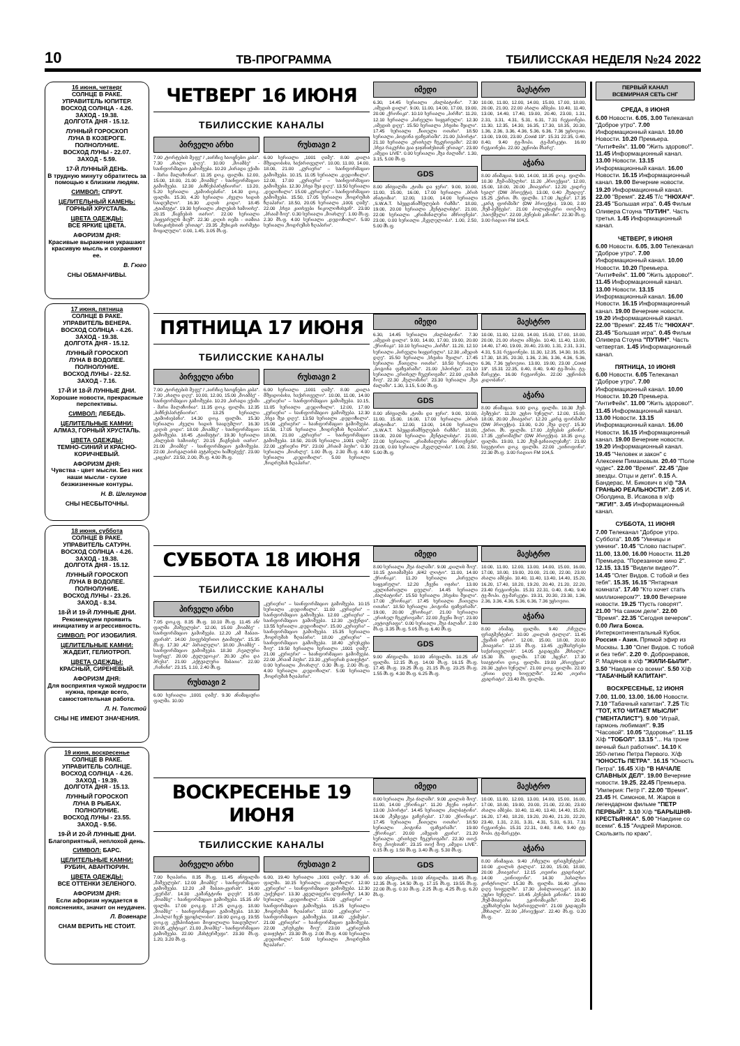10 ТВ-ПРОГРАММА ТБИЛИССКАЯ НЕДЕЛЯ №24 2022
16 июня, четверг
СОЛНЦЕ В РАКЕ.
УПРАВИТЕЛЬ ЮПИТЕР.
ВОСХОД СОЛНЦА - 4.26.
ЗАХОД - 19.38.
ДОЛГОТА ДНЯ - 15.12.
ЛУННЫЙ ГОРОСКОП
ЛУНА В КОЗЕРОГЕ.
ПОЛНОЛУНИЕ.
ВОСХОД ЛУНЫ - 22.07.
ЗАХОД - 5.59.
17-Й ЛУННЫЙ ДЕНЬ.
В трудную минуту обратитесь за помощью к близким людям.
СИМВОЛ: СПРУТ.
ЦЕЛИТЕЛЬНЫЙ КАМЕНЬ:
ГОРНЫЙ ХРУСТАЛЬ.
ЦВЕТА ОДЕЖДЫ:
ВСЕ ЯРКИЕ ЦВЕТА.
АФОРИЗМ ДНЯ:
Красивые выражения украшают красивую мысль и сохраняют ее.
В. Гюго
СНЫ ОБМАНЧИВЫ.
17 июня, пятница
СОЛНЦЕ В РАКЕ.
УПРАВИТЕЛЬ ВЕНЕРА.
ВОСХОД СОЛНЦА - 4.26.
ЗАХОД - 19.38.
ДОЛГОТА ДНЯ - 15.12.
ЛУННЫЙ ГОРОСКОП
ЛУНА В ВОДОЛЕЕ.
ПОЛНОЛУНИЕ.
ВОСХОД ЛУНЫ - 22.52.
ЗАХОД - 7.16.
17-Й И 18-Й ЛУННЫЕ ДНИ.
Хорошие новости, прекрасные перспективы.
СИМВОЛ: ЛЕБЕДЬ.
ЦЕЛИТЕЛЬНЫЕ КАМНИ:
АЛМАЗ, ГОРНЫЙ ХРУСТАЛЬ.
ЦВЕТА ОДЕЖДЫ:
ТЕМНО-СИНИЙ И КРАСНО-КОРИЧНЕВЫЙ.
АФОРИЗМ ДНЯ:
Чувства - цвет мысли. Без них наши мысли - сухие безжизненные контуры.
Н. В. Шелгунов
СНЫ НЕСБЫТОЧНЫ.
18 июня, суббота
СОЛНЦЕ В РАКЕ.
УПРАВИТЕЛЬ САТУРН.
ВОСХОД СОЛНЦА - 4.26.
ЗАХОД - 19.38.
ДОЛГОТА ДНЯ - 15.12.
ЛУННЫЙ ГОРОСКОП
ЛУНА В ВОДОЛЕЕ.
ПОЛНОЛУНИЕ.
ВОСХОД ЛУНЫ - 23.26.
ЗАХОД - 8.34.
18-Й И 19-Й ЛУННЫЕ ДНИ.
Рекомендуем проявить инициативу и агрессивность.
СИМВОЛ: РОГ ИЗОБИЛИЯ.
ЦЕЛИТЕЛЬНЫЕ КАМНИ:
ЖАДЕИТ, ГЕЛИОТРОП.
ЦВЕТА ОДЕЖДЫ:
КРАСНЫЙ, СИРЕНЕВЫЙ.
АФОРИЗМ ДНЯ:
Для восприятия чужой мудрости нужна, прежде всего, самостоятельная работа.
Л. Н. Толстой
СНЫ НЕ ИМЕЮТ ЗНАЧЕНИЯ.
19 июня, воскресенье
СОЛНЦЕ В РАКЕ.
УПРАВИТЕЛЬ СОЛНЦЕ.
ВОСХОД СОЛНЦА - 4.26.
ЗАХОД - 19.39.
ДОЛГОТА ДНЯ - 15.13.
ЛУННЫЙ ГОРОСКОП
ЛУНА В РЫБАХ.
ПОЛНОЛУНИЕ.
ВОСХОД ЛУНЫ - 23.55.
ЗАХОД - 9.56.
19-Й И 20-Й ЛУННЫЕ ДНИ.
Благоприятный, неплохой день.
СИМВОЛ: БАРС.
ЦЕЛИТЕЛЬНЫЕ КАМНИ:
РУБИН, АВАНТЮРИН.
ЦВЕТА ОДЕЖДЫ:
ВСЕ ОТТЕНКИ ЗЕЛЕНОГО.
АФОРИЗМ ДНЯ:
Если афоризм нуждается в пояснениях, значит он неудачен.
Л. Вовенарг
СНАМ ВЕРИТЬ НЕ СТОИТ.
ЧЕТВЕРГ 16 ИЮНЯ
ТБИЛИССКИЕ КАНАЛЫ
პირველი არხი
7.00 „ტორტების მეფე“ / „აირჩიე საოცნებო კაბა“. 7.30 „ახალი დღე“. 10.00 „მოამბე“ - საინფორმაციო გამოშვება. 10.20 „პირადი ექიმი - მარი მალაზონია“. 11.35 დოკ. ფილმი. 12.00, 15.00, 18.00, 21.00 „მოამბე“ - საინფორმაციო გამოშვება. 12.30 „ბიზნესპარტნიორი“. 13.20, 5.20 სერიალი „გამოძიებანი“. 14.30 დოკ. ფილმი. 15.30, 4.20 სერიალი „ძველი ხიდის საიდუმლო“. 16.30 „დღის კოდი“. 18.45 „ტაიმაუტი“. 19.30 სერიალი „ძალების სამოთხე“. 20.15 „წიგნების თარო“. 22.00 სერიალი „სიყვარულს მიუშ“. 22.30 „დღის თემა - თამთა სანიკიძესთან ერთად“. 23.35 „მუსიკის თირმეტი მოცილული“. 0.00, 1.45, 3.05 მხ.ფ.
რუსთავი 2
6.00 სერიალი „1001 ღამე“. 8.00 „დილა მშვიდობისა, საქართველო“. 10.00, 11.00, 14.00, 18.00, 21.00 „კურიერი“ – საინფორმაციო გამოშვება. 10.15, 11.05 სერიალი „დედოზილი“. 12.00, 17.00 „კურიერი“ – საინფორმაციო გამოშვება. 12.30 „სხვა შუა დღე“. 13.50 სერიალი „დედოზილი“. 15.00 „კურიერი“ – საინფორმაციო გამოშვება. 15.50, 17.05 სერიალი „ზოდრუშის ზღაპარი“. 18.50, 20.05 სერიალი „1001 ღამე“. 22.00 „სხვა კითხვები ნიკოლოზისგან“. 23.00 „პრაიმ შოუ“. 0.30 სერიალი „მოახლე“. 1.00 მხ.ფ. 2.30 მხ.ფ. 4.00 სერიალი „დედოზილი“. 5.00 სერიალი „ზოდრუშის ზღაპარი“.
იმედი
6.30, 14.45 სერიალი „ძალბატონი“. 7.30 „იმედის დილა“. 9.00, 11.00, 14.00, 17.00, 19.00, 20.00 „ქრონიკა“. 10.10 სერიალი „პირზა“. 11.20, 12.10 სერიალი „პირველი სიყვარული“. 12.30 „იმედის დღე“. 15.50 სერიალი „სხვისი შვილი“. 17.45 სერიალი „წითელი ოთახი“. 18.50 სერიალი „ბოგონა ფაჩვარაში“. 21.00 „სპორტი“. 21.10 სერიალი „ერთხელ ჩუკუროვაში“. 22.00 „სხვა რაკურსი გია ჯაჯანიძესთან ერთად“. 23.00 „იმედი LIVE“. 0.00 სერიალი „შუა ძალაში“. 1.30, 3.15, 5.00 მხ.ფ.
GDS
8.00 ან/ფილმი „ტომი და ჯერი“. 9.00, 10.00, 11.00, 15.00, 16.00, 17.00 სერიალი „ბრის ანატომია“. 12.00, 13.00, 14.00 სერიალი „S.W.A.T. სპეცდანიშნულების რაზმი“. 18.00, 19.00, 20.00 სერიალი „მენტალისტი“. 21.00, 22.00 სერიალი „კრიმინალური აზროვნება“. 23.00, 0.00 სერიალი „მკვლელობა“. 1.00, 2.50, 5.00 მხ.ფ.
მაესტრო
10.00, 11.00, 12.00, 14.00, 15.00, 17.00, 18.00, 20.00, 21.00, 22.00 ახალი ამბები. 10.40, 11.40, 13.00, 14.40, 17.40, 19.00, 20.40, 23.00, 1.31, 2.31, 3.31, 4.31, 5.31, 6.31, 7.31 რეგიონები. 11.30, 12.35, 14.30, 16.35, 17.30, 18.35, 20.30, 1.36, 2.36, 3.36, 4.36, 5.36, 6.36, 7.36 უცხოეთი. 13.00, 19.00, 23.00 „Covid 19“. 15.31 22.35, 0.40, 8.40, 9.40 ტვ-შოპი. ტვ-მარკეტი. 16.00 რეგიონები. 22.00 „უცნობი მხარე“.
აჭარა
8.00 ანიმაცია. 9.00, 14.00, 18.35 დოკ. ფილმი. 10.30 „ზუმ-იმპულსი“. 11.20 „პროექცია“. 12.00, 15.00, 18.00, 20.00 „მთავარი“. 12.20 „ვიდრე ხვალ“ (DW პროექტი). 13.00, 0.40 „შუადღე“. 15.25 „ქართ. მხ. ფილმი. 17.00 „სცენა“. 17.35 „კარგ ფორმაში“ (DW პროექტი). 19.00, 2.00 „ზუმ-პეშტები“. 21.00 პოლიტიკური თოქ-შოუ „საოქმელი“. 22.00 „ბუნების კანონი“. 22.30 მხ.ფ. 3.00 რადიო FM 104,5.
ПЯТНИЦА 17 ИЮНЯ
ТБИЛИССКИЕ КАНАЛЫ
პირველი არხი
7.00 „ტორტების მეფე“ / „აირჩიე საოცნებო კაბა“. 7.30 „ახალი დღე“. 10.00, 12.00, 15.00 „მოამბე“ - საინფორმაციო გამოშვება. 10.20 „პირადი ექიმი - მარი მალაზონია“. 11.35 დოკ. ფილმი. 12.35 „ბიზნესპარტნიორი“. 13.25 სერიალი „გამოძიებანი“. 14.30 დოკ. ფილმი. 15.30 სერიალი „ძველი ხიდის საიდუმლო“. 16.30 „დღის კოდი“. 18.00 „მოამბე“ - საინფორმაციო გამოშვება. 18.45 „ტაიმაუტი“. 19.30 სერიალი „ძალების სამოთხე“. 20.15 „წიგნების თარო“. 21.00 „მოამბე“ - საინფორმაციო გამოშვება. 22.00 „ბორგალაძის აუტანელი სიმსუბუქე“. 23.00 „კაცები“. 23.50, 2.00, მხ.ფ. 4.00 მხ.ფ.
რუსთავი 2
6.00 სერიალი „1001 ღამე“. 8.00 „დილა მშვიდობისა, საქართველო“. 10.00, 11.00, 14.00 „კურიერი“ – საინფორმაციო გამოშვება. 10.15, 11.05 სერიალი „დედოზილი“. 12.00, 17.00 „კურიერი“ – საინფორმაციო გამოშვება. 12.30 „სხვა შუა დღე“. 13.50 სერიალი „დედოზილი“. 15.00 „კურიერი“ – საინფორმაციო გამოშვება. 15.50, 17.05 სერიალი „ზოდრუშის ზღაპარი“. 18.00, 21.00 „კურიერი“ – საინფორმაციო გამოშვება. 18.50, 20.05 სერიალი „1001 ღამე“. 22.00 „კურიერი PS“. 23.00 „პრაიმ პაუსი“. 0.30 სერიალი „მოახლე“. 1.00 მხ.ფ. 2.30 მხ.ფ. 4.00 სერიალი „დედოზილი“. 5.00 სერიალი „ზოდრუშის ზღაპარი“.
იმედი
6.30, 14.45 სერიალი „ძალბატონი“. 7.30 „იმედის დილა“. 9.00, 14.00, 17.00, 19.00, 20.00 „ქრონიკა“. 10.10 სერიალი „პირზა“. 11.20, 12.10 სერიალი „პირველი სიყვარული“. 12.30 „იმედის დღე“. 15.50 სერიალი „სხვისი შვილი“. 17.45 სერიალი „წითელი ოთახი“. 18.50 სერიალი „ბოგონა ფაჩვარაში“. 21.00 „სპორტი“. 21.10 სერიალი „ერთხელ ჩუკუროვაში“. 22.00 „ღამის შოუ“. 22.30 „მელომანი“. 23.30 სერიალი „შუა ძალაში“. 1.30, 3.15, 5.00 მხ.ფ.
GDS
8.00 ან/ფილმი „ტომი და ჯერი“. 9.00, 10.00, 11.00, 15.00, 16.00, 17.00 სერიალი „ბრის ანატომია“. 12.00, 13.00, 14.00 სერიალი „S.W.A.T. სპეცდანიშნულების რაზმი“. 18.00, 19.00, 20.00 სერიალი „მენტალისტი“. 21.00, 22.00 სერიალი „კრიმინალური აზროვნება“. 23.00, 0.00 სერიალი „მკვლელობა“. 1.00, 2.50, 5.00 მხ.ფ.
მაესტრო
10.00, 11.00, 12.00, 14.00, 15.00, 17.00, 18.00, 20.00, 21.00 ახალი ამბები. 10.40, 11.40, 13.00, 14.40, 17.40, 19.00, 20.40, 23.00, 1.31, 2.31, 3.31, 4.31, 5.31 რეგიონები. 11.30, 12.35, 14.30, 16.35, 17.30, 18.35, 20.30, 1.36, 2.36, 3.36, 4.36, 5.36, 6.36, 7.36 უცხოეთი. 13.00, 19.00, 23.00 „Covid 19“. 15.31 22.35, 0.40, 8.40, 9.40 ტვ-შოპი. ტვ-მარკეტი. 16.00 რეგიონები. 22.00 „უცნობის კიდობანი“.
აჭარა
8.00 ანიმაცია. 9.00 დოკ. ფილმი. 10.30 „ზუმ-პეშტები“. 11.20 „უცხო სუნელი“. 12.00, 15.00, 18.00, 20.00 „მთავარი“. 12.20 „კარგ ფორმაში“ (DW პროექტი). 13.00, 0.20 „შუა დღე“. 15.30 „ქართ. მხ. ფილმი. 17.00 „ბუნების კანონი“. 17.35 „ევრომაქსი“ (DW პროექტი). 18.35 დოკ. ფილმი. 19.00, 1.20 „ზუმ-განათლებაზე“. 21.00 სავეტორო დოკ. ფილმი. 22.00 „ეთნოფონი“. 22.30 მხ.ფ. 3.00 რადიო FM 104,5.
СУББОТА 18 ИЮНЯ
ТБИЛИССКИЕ КАНАЛЫ
პირველი არხი
7.05 დოკ.ფ. 8.35 მხ.ფ. 10.10 მხ.ფ. 11.45 ან/ფილმი „მაშველები“. 12.00, 15.00 „მოამბე“ - საინფორმაციო გამოშვება. 12.20 „ამ შაბათ-კვირას“. 14.00 „საფეხბურთო ტაიმაუტი“. 15.35 მხ.ფ. 17.30 „42° პარალელი“. 18.00 „მოამბე“ - საინფორმაციო გამოშვება. 18.30 „რეალური სივრცე“. 20.00 „ტელედოკი“. 20.30 „ერი და პრესა“. 21.00 „აქტუალური შაბათი“. 22.00 „რანინა“. 23.15, 1.10, 2.40 მხ.ფ.
რუსთავი 2
6.00 სერიალი „1001 ღამე“. 9.30 ანიმაციური ფილმი. 10.00
„კურიერი“ – საინფორმაციო გამოშვება. 10.15 სერიალი „დედოზილი“. 11.00 „კურიერი“ – საინფორმაციო გამოშვება. 12.00 „კურიერი“ – საინფორმაციო გამოშვება. 12.30 „უიქენდი“. 13.55 სერიალი „დედოზილი“. 15.00 „კურიერი“ – საინფორმაციო გამოშვება. 15.35 სერიალი „ზოდრუშის ზღაპარი“. 18.00 „კურიერი“ – საინფორმაციო გამოშვება. 18.40 „ურუსკვსი შოუ“. 19.50 სერიალი სერიალი „1001 ღამე“. 21.00 „კურიერი“ – საინფორმაციო გამოშვება. 22.00 „პრაიმ პაუსი“. 23.30 „კურიერის დაიჯესტი“. 0.00 სერიალი „მოახლე“. 0.30 მხ.ფ. 2.00 მხ.ფ. 4.00 სერიალი „დედოზილი“. 5.00 სერიალი „ზოდრუშის ზღაპარი“.
იმედი
8.00 სერიალი „შუა ძალაში“. 9.00 „დილის შოუ“. 10.15 გათამაშება „6/42 ლოტო“. 11.00, 14.00 „ქრონიკა“. 11.20 სერიალი „პირველი სიყვარული“. 12.20 „ჩვენი ოჯახი“. 13.00 „კულინარიული დუელი“. 14.45 სერიალი „ძალბატონი“. 15.50 სერიალი „სხვისი შვილი“. 17.00 „ქრონიკა“. 17.45 სერიალი „წითელი ოთახი“. 18.50 სერიალი „ბოგონა ფაჩვარაში“. 19.00, 20.00 „ქრონიკა“. 21.00 სერიალი „ერთხელ ჩუკუროვაში“. 22.00 „ჩვენი შოუ“. 23.00 „ავტოგრაფი“. 0.00 სერიალი „შუა ძალაში“. 2.00 მხ.ფ. 3.35 მხ.ფ. 5.05 მხ.ფ. 6.40 მხ.ფ.
GDS
9.00 ან/ფილმი. 10.00 ან/ფილმი. 10.25 ან/ფილმი. 12.15 მხ.ფ. 14.00 მხ.ფ. 16.15 მხ.ფ. 17.45 მხ.ფ. 19.25 მხ.ფ. 21.15 მხ.ფ. 23.25 მხ.ფ. 1.55 მხ.ფ. 4.30 მხ.ფ. 6.25 მხ.ფ.
მაესტრო
10.00, 11.00, 12.00, 13.00, 14.00, 15.00, 16.00, 17.00, 18.00, 19.00, 20.00, 21.00, 22.00, 23.00 ახალი ამბები. 10.40, 11.40, 13.40, 14.40, 15.20, 16.20, 17.40, 18.20, 19.20, 20.40, 21.20, 22.20, 23.40 რეგიონები. 15.31 22.31, 0.40, 8.40, 9.40 ტვ-შოპი. ტვ-მარკეტი. 19.31, 20.30, 23.30, 1.36, 2.36, 3.36, 4.36, 5.36, 6.36, 7.36 უცხოეთი.
აჭარა
8.00 ანიმაც. ფილმი. 9.40 „რჩეული ფრაგმენტები“. 10.00 „დილის ტალღა“. 11.45 „ქვიშის დრო“. 12.00, 15.00, 18.00, 20.00 „მთავარი“. 12.15 მხ.ფ. 13.45 „ვემსახურები საქართველოს“. 14.05 გადაცემა „მსხალი“. 15.30 მხ. ფილმი. 17.00 „სცენა“. 17.30 საავტორო დოკ. ფილმი. 19.00 „პროექცია“. 20.30 „უცხო სუნელი“. 21.00 დოკ. ფილმი. 22.00 „ერთი დღე სოფელში“. 22.40 „თეირი კვადრატი“. 23.40 მხ. ფილმი.
ВОСКРЕСЕНЬЕ 19 ИЮНЯ
ТБИЛИССКИЕ КАНАЛЫ
პირველი არხი
7.00 ზღაპარი. 8.35 მხ.ფ. 11.45 ან/ფილმი „მაშველები“. 12.00 „მოამბე“ - საინფორმაციო გამოშვება. 12.20 „ამ შაბათ-კვირას“. 14.00 „ფერმა“. 14.30 „ვაშინგტონი დღეს“. 15.00 „მოამბე“ - საინფორმაციო გამოშვება. 15.35 ან/ფილმი. 17.00 დოკ.ფ. 17.25 დოკ.ფ. 18.00 „მოამბე“ - საინფორმაციო გამოშვება. 18.30 „პოპლა! ჩვენ ვცოცხლობთ“. 19.00 დოკ.ფ. 19.55 დოკ.ფ „ექსპონატით მოყოლილი საიდუმლო“. 20.05 „კუსტიკა“. 21.00 „მოამბე“ - საინფორმაციო გამოშვება. 22.00 „მასტერშეფი“. 23.30 მხ.ფ. 1.20, 3.20 მხ.ფ.
რუსთავი 2
6.00, 19.40 სერიალი „1001 ღამე“. 9.30 ან. ფილმი. 10.15 სერიალი „დედოზილი“. 12.00 „კურიერი“ – საინფორმაციო გამოშვება. 12.30 „უიქენდი“. 13.30 „ყველაფერი ლვინოზე“. 14.30 სერიალი „დედოზილი“. 15.00 „კურიერი“ – საინფორმაციო გამოშვება. 15.35 სერიალი „ზოდრუშის ზღაპარი“. 18.00 „კურიერი“ – საინფორმაციო გამოშვება. 18.40 „ექიმები“. 21.00 „კურიერი“ – საინფორმაციო გამოშვება. 22.00 „ურუსკვსი შოუ“. 23.00 „კურიერის დაიჯესტი“. 23.30 მხ.ფ. 2.00 მხ.ფ. 4.00 სერიალი „დედოზილი“. 5.00 სერიალი „ზოდრუშის ზღაპარი“.
იმედი
8.00 სერიალი „შუა ძალაში“. 9.00 „დილის შოუ“. 11.00, 14.00 „ქრონიკა“. 11.20 „ჩვენი ოჯახი“. 13.00 „სპორტი“. 14.45 სერიალი „ძალბატონი“. 16.00 „შემდეგი გაჩერება“. 17.00 „ქრონიკა“. 17.45 სერიალი „წითელი ოთახი“. 18.50 სერიალი „ბოგონა ფაჩვარაში“. 19.00 „ქრონიკა“. 20.00 „იმედის კვირა“. 21.20 სერიალი „ერთხელ ჩუკუროვაში“. 22.30 თოქ-შოუ „ნოესთან“. 23.15 თოქ შოუ „იმედი LIVE“. 0.15 მხ.ფ. 1.50 მხ.ფ. 3.40 მხ.ფ. 5.30 მხ.ფ.
GDS
9.00 ან/ფილმი. 10.00 ან/ფილმი. 10.45 მხ.ფ. 12.35 მხ.ფ. 14.50 მხ.ფ. 17.15 მხ.ფ. 19.55 მხ.ფ. 22.00 მხ.ფ. 0.10 მხ.ფ. 2.25 მხ.ფ. 4.25 მხ.ფ. 6.20 მხ.ფ.
მაესტრო
10.00, 11.00, 12.00, 13.00, 14.00, 15.00, 16.00, 17.00, 18.00, 19.00, 20.00, 21.00, 22.00, 23.00 ახალი ამბები. 10.40, 11.40, 13.40, 14.40, 15.20, 16.20, 17.40, 18.20, 19.20, 20.40, 21.20, 22.20, 23.40, 1.31, 2.31, 3.31, 4.31, 5.31, 6.31, 7.31 რეგიონები. 15.31 22.31, 0.40, 8.40, 9.40 ტვ-შოპი. ტვ-მარკეტი.
აჭარა
8.00 ანიმაცია. 9.40 „რჩეული ფრაგმენტები“. 10.00 „დილის ტალღა“. 12.00, 15.00, 18.00, 20.00 „მთავარი“. 12.15 „თეთრი კვადრატი“. 14.00 „ეთნოფონი“. 14.30 „სახალხო კონტროლი“. 15.30 მხ. ფილმი. 16.40 „ერთი დღე სოფელში“. 17.30 „ბიბლიოთეკა“. 18.30 „უცხო სუნელი“. 18.45 „ბუნების კანონი“. 19.00 „ზუმ-მთავარი ეკონომიკაში“. 20.45 „ვემსახურები საქართველოს“. 21.00 გადაცემა „მსხალი“. 22.00 „პროექცია“. 22.40 მხ.ფ. 0.20 მხ.ფ.
ПЕРВЫЙ КАНАЛ
ВСЕМИРНАЯ СЕТЬ СНГ
СРЕДА, 8 ИЮНЯ
6.00 Новости. 6.05, 3.00 Телеканал "Доброе утро". 7.00 Информационный канал. 10.00 Новости. 10.20 Премьера. "АнтиФейк". 11.00 "Жить здорово!". 11.45 Информационный канал. 13.00 Новости. 13.15 Информационный канал. 16.00 Новости. 16.15 Информационный канал. 19.00 Вечерние новости. 19.20 Информационный канал. 22.00 "Время". 22.45 Т/с "НЮХАЧ". 23.45 "Большая игра". 0.45 Фильм Оливера Стоуна "ПУТИН". Часть третья. 1.45 Информационный канал.
ЧЕТВЕРГ, 9 ИЮНЯ
6.00 Новости. 6.05, 3.00 Телеканал "Доброе утро". 7.00 Информационный канал. 10.00 Новости. 10.20 Премьера. "АнтиФейк". 11.00 "Жить здорово!". 11.45 Информационный канал. 13.00 Новости. 13.15 Информационный канал. 16.00 Новости. 16.15 Информационный канал. 19.00 Вечерние новости. 19.20 Информационный канал. 22.00 "Время". 22.45 Т/с "НЮХАЧ". 23.45 "Большая игра". 0.45 Фильм Оливера Стоуна "ПУТИН". Часть четвертая. 1.45 Информационный канал.
ПЯТНИЦА, 10 ИЮНЯ
6.00 Новости. 6.05 Телеканал "Доброе утро". 7.00 Информационный канал. 10.00 Новости. 10.20 Премьера. "АнтиФейк". 11.00 "Жить здорово!". 11.45 Информационный канал. 13.00 Новости. 13.15 Информационный канал. 16.00 Новости. 16.15 Информационный канал. 19.00 Вечерние новости. 19.20 Информационный канал. 19.45 "Человек и закон" с Алексеем Пимановым. 20.40 "Поле чудес". 22.00 "Время". 22.45 "Две звезды. Отцы и дети". 0.15 А. Бандерас, М. Бикович в х/ф "ЗА ГРАНЬЮ РЕАЛЬНОСТИ". 2.05 И. Оболдина, В. Исакова в х/ф "ЖГИ!". 3.45 Информационный канал.
СУББОТА, 11 ИЮНЯ
7.00 Телеканал "Доброе утро. Суббота". 10.05 "Умницы и умники". 10.45 "Слово пастыря". 11.00, 13.00, 16.00 Новости. 11.20 Премьера. "Порезанное кино 2". 12.15, 13.15 "Видели видео?". 14.45 "Олег Видов. С тобой и без тебя". 15.35, 16.15 "Янтарная комната". 17.40 "Кто хочет стать миллионером?". 19.00 Вечерние новости. 19.25 "Пусть говорят". 21.00 "На самом деле". 22.00 "Время". 22.35 "Сегодня вечером". 0.00 Лига Бокса. Интерконтинентальный Кубок. Россия - Азия. Прямой эфир из Москвы. 1.30 "Олег Видов. С тобой и без тебя". 2.20 Ф. Добронравов, Р. Мадянов в х/ф "ЖИЛИ-БЫЛИ". 3.50 "Наедине со всеми". 5.50 Х/ф "ТАБАЧНЫЙ КАПИТАН".
ВОСКРЕСЕНЬЕ, 12 ИЮНЯ
7.00, 11.00, 13.00, 16.00 Новости. 7.10 "Табачный капитан". 7.25 Т/с "ТОТ, КТО ЧИТАЕТ МЫСЛИ" ("МЕНТАЛИСТ"). 9.00 "Играй, гармонь любимая!". 9.35 "Часовой". 10.05 "Здоровье". 11.15 Х/ф "ТОБОЛ". 13.15 "... На троне вечный был работник". 14.10 К 350-летию Петра Первого. Х/ф "ЮНОСТЬ ПЕТРА". 16.15 "Юность Петра". 16.45 Х/ф "В НАЧАЛЕ СЛАВНЫХ ДЕЛ". 19.00 Вечерние новости. 19.25, 22.45 Премьера. "Империя: Петр I". 22.00 "Время". 23.45 Н. Симонов, М. Жаров в легендарном фильме "ПЕТР ПЕРВЫЙ". 3.10 Х/ф "БАРЫШНЯ-КРЕСТЬЯНКА". 5.00 "Наедине со всеми". 6.15 "Андрей Миронов. Скользить по краю".